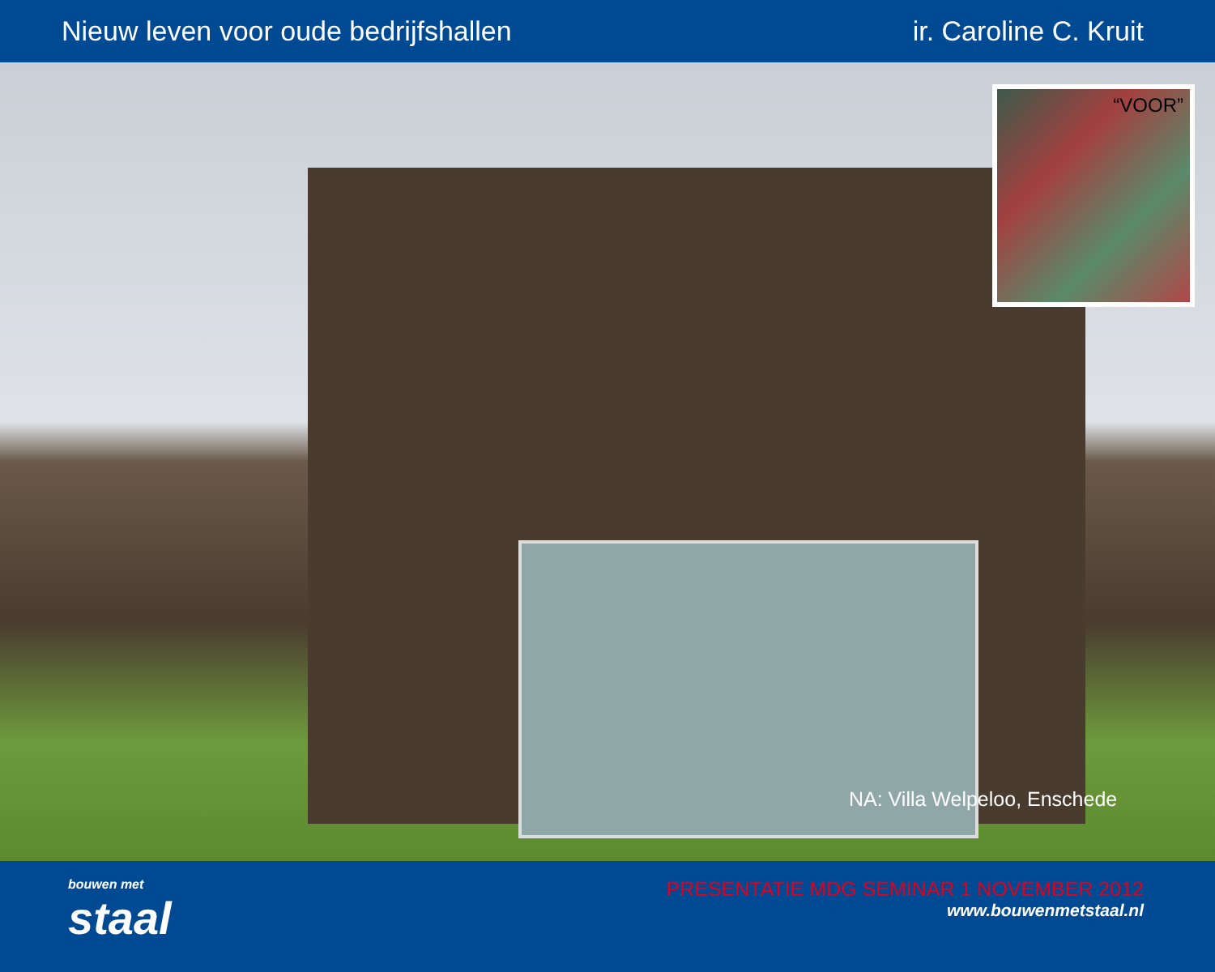Nieuw leven voor oude bedrijfshallen ir. Caroline C. Kruit
“VOOR”
NA: Villa Welpeloo, Enschede
bouwen met
staal
PRESENTATIE MDG SEMINAR 1 NOVEMBER 2012
www.bouwenmetstaal.nl